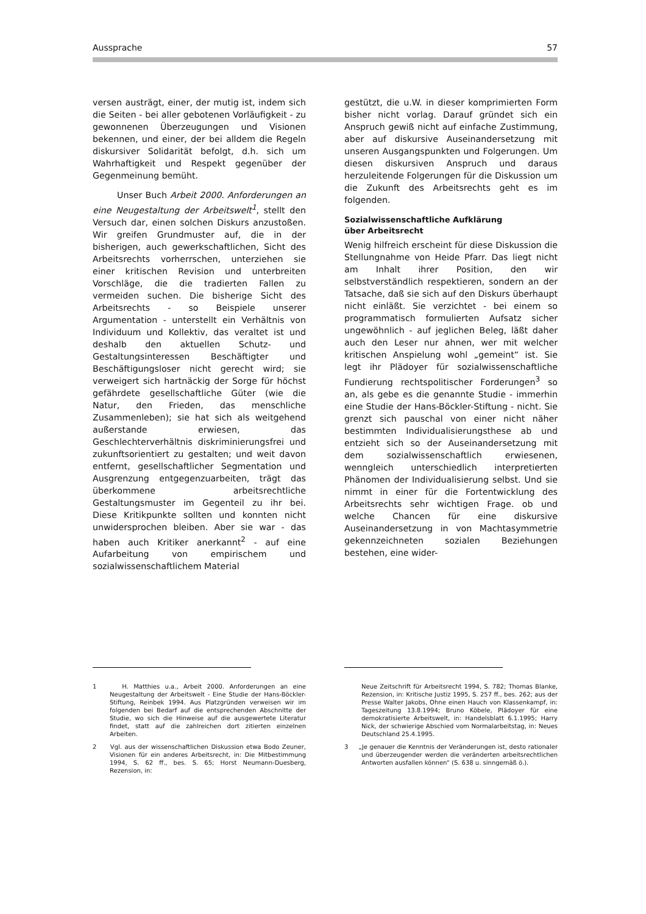Aussprache 57
versen austrägt, einer, der mutig ist, indem sich die Seiten - bei aller gebotenen Vorläufigkeit - zu gewonnenen Überzeugungen und Visionen bekennen, und einer, der bei alldem die Regeln diskursiver Solidarität befolgt, d.h. sich um Wahrhaftigkeit und Respekt gegenüber der Gegenmeinung bemüht.
Unser Buch Arbeit 2000. Anforderungen an eine Neugestaltung der Arbeitswelt<sup>1</sup>, stellt den Versuch dar, einen solchen Diskurs anzustoßen. Wir greifen Grundmuster auf, die in der bisherigen, auch gewerkschaftlichen, Sicht des Arbeitsrechts vorherrschen, unterziehen sie einer kritischen Revision und unterbreiten Vorschläge, die die tradierten Fallen zu vermeiden suchen. Die bisherige Sicht des Arbeitsrechts - so Beispiele unserer Argumentation - unterstellt ein Verhältnis von Individuum und Kollektiv, das veraltet ist und deshalb den aktuellen Schutz- und Gestaltungsinteressen Beschäftigter und Beschäftigungsloser nicht gerecht wird; sie verweigert sich hartnäckig der Sorge für höchst gefährdete gesellschaftliche Güter (wie die Natur, den Frieden, das menschliche Zusammenleben); sie hat sich als weitgehend außerstande erwiesen, das Geschlechterverhältnis diskriminierungsfrei und zukunftsorientiert zu gestalten; und weit davon entfernt, gesellschaftlicher Segmentation und Ausgrenzung entgegenzuarbeiten, trägt das überkommene arbeitsrechtliche Gestaltungsmuster im Gegenteil zu ihr bei. Diese Kritikpunkte sollten und konnten nicht unwidersprochen bleiben. Aber sie war - das haben auch Kritiker anerkannt<sup>2</sup> - auf eine Aufarbeitung von empirischem und sozialwissenschaftlichem Material
gestützt, die u.W. in dieser komprimierten Form bisher nicht vorlag. Darauf gründet sich ein Anspruch gewiß nicht auf einfache Zustimmung, aber auf diskursive Auseinandersetzung mit unseren Ausgangspunkten und Folgerungen. Um diesen diskursiven Anspruch und daraus herzuleitende Folgerungen für die Diskussion um die Zukunft des Arbeitsrechts geht es im folgenden.
Sozialwissenschaftliche Aufklärung
über Arbeitsrecht
Wenig hilfreich erscheint für diese Diskussion die Stellungnahme von Heide Pfarr. Das liegt nicht am Inhalt ihrer Position, den wir selbstverständlich respektieren, sondern an der Tatsache, daß sie sich auf den Diskurs überhaupt nicht einläßt. Sie verzichtet - bei einem so programmatisch formulierten Aufsatz sicher ungewöhnlich - auf jeglichen Beleg, läßt daher auch den Leser nur ahnen, wer mit welcher kritischen Anspielung wohl „gemeint“ ist. Sie legt ihr Plädoyer für sozialwissenschaftliche Fundierung rechtspolitischer Forderungen<sup>3</sup> so an, als gebe es die genannte Studie - immerhin eine Studie der Hans-Böckler-Stiftung - nicht. Sie grenzt sich pauschal von einer nicht näher bestimmten Individualisierungsthese ab und entzieht sich so der Auseinandersetzung mit dem sozialwissenschaftlich erwiesenen, wenngleich unterschiedlich interpretierten Phänomen der Individualisierung selbst. Und sie nimmt in einer für die Fortentwicklung des Arbeitsrechts sehr wichtigen Frage. ob und welche Chancen für eine diskursive Auseinandersetzung in von Machtasymmetrie gekennzeichneten sozialen Beziehungen bestehen, eine wider-
1 H. Matthies u.a., Arbeit 2000. Anforderungen an eine Neugestaltung der Arbeitswelt - Eine Studie der Hans-Böckler-Stiftung, Reinbek 1994. Aus Platzgründen verweisen wir im folgenden bei Bedarf auf die entsprechenden Abschnitte der Studie, wo sich die Hinweise auf die ausgewertete Literatur findet, statt auf die zahlreichen dort zitierten einzelnen Arbeiten.
2 Vgl. aus der wissenschaftlichen Diskussion etwa Bodo Zeuner, Visionen für ein anderes Arbeitsrecht, in: Die Mitbestimmung 1994, S. 62 ff., bes. S. 65; Horst Neumann-Duesberg, Rezension, in:
Neue Zeitschrift für Arbeitsrecht 1994, S. 782; Thomas Blanke, Rezension, in: Kritische Justiz 1995, S. 257 ff., bes. 262; aus der Presse Walter Jakobs, Ohne einen Hauch von Klassenkampf, in: Tageszeitung 13.8.1994; Bruno Köbele, Plädoyer für eine demokratisierte Arbeitswelt, in: Handelsblatt 6.1.1995; Harry Nick, der schwierige Abschied vom Normalarbeitstag, in: Neues Deutschland 25.4.1995.
3 „Je genauer die Kenntnis der Veränderungen ist, desto rationaler und überzeugender werden die veränderten arbeitsrechtlichen Antworten ausfallen können“ (S. 638 u. sinngemäß ö.).